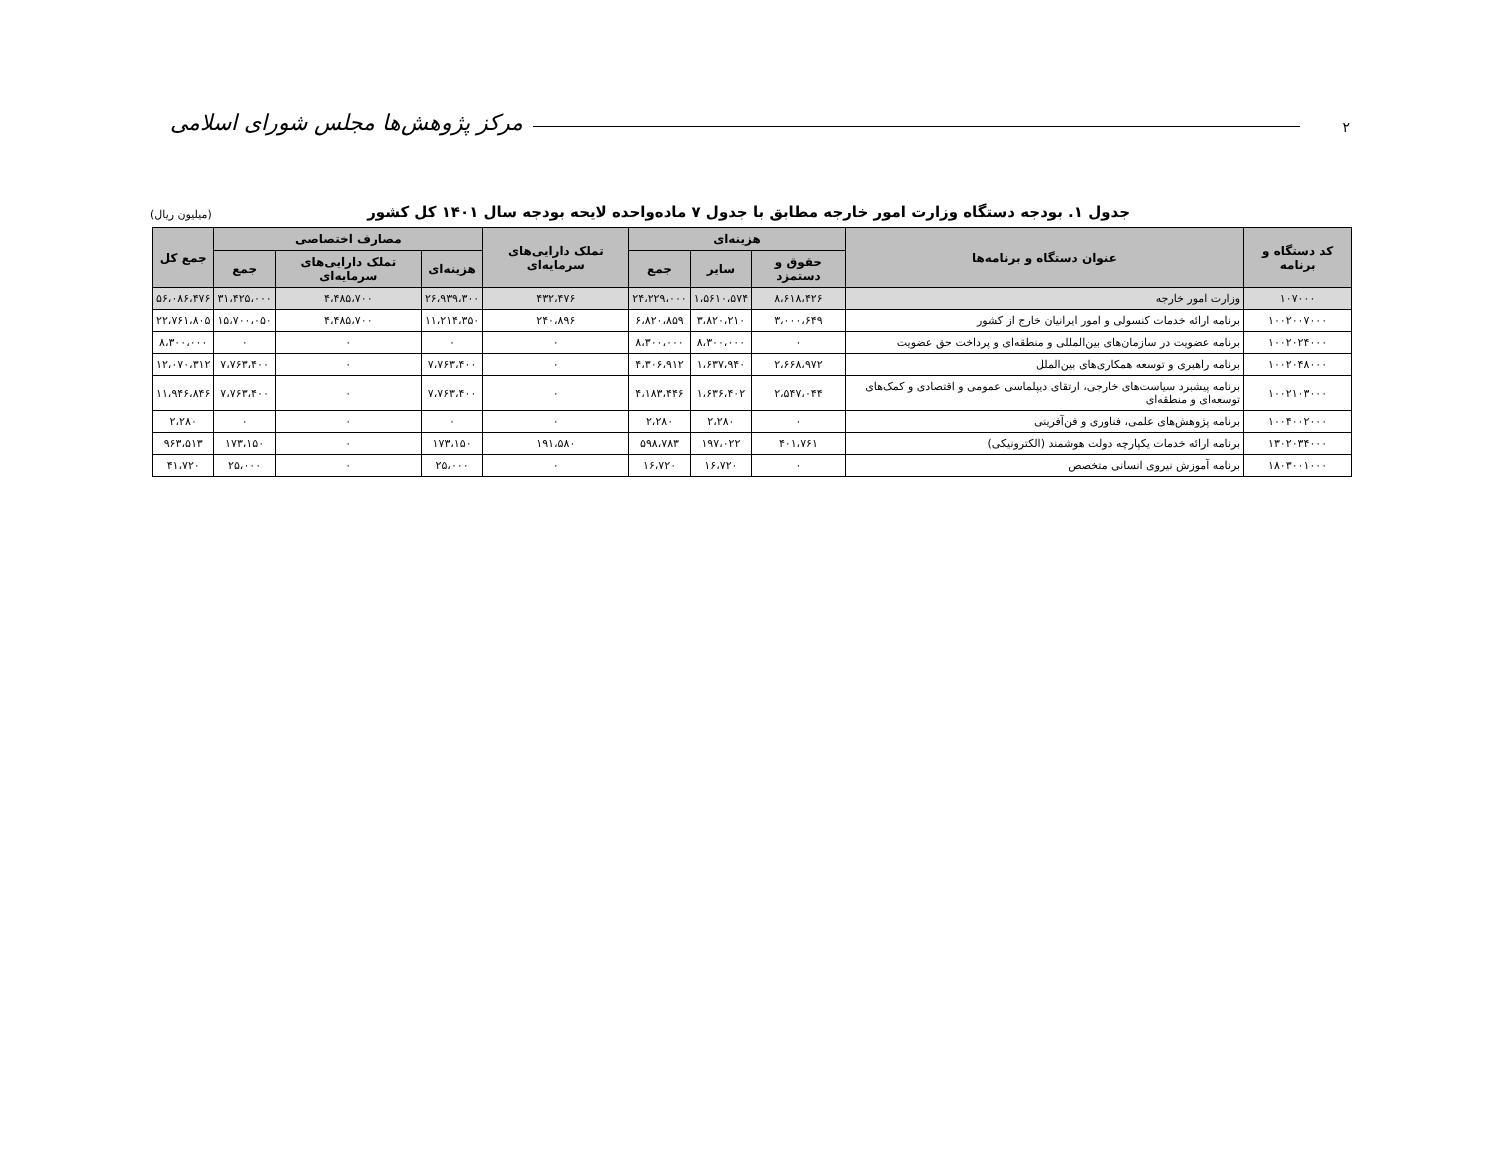۲
مرکز پژوهش‌ها مجلس شورای اسلامی
جدول ۱. بودجه دستگاه وزارت امور خارجه مطابق با جدول ۷ ماده‌واحده لایحه بودجه سال ۱۴۰۱ کل کشور (میلیون ریال)
| کد دستگاه و برنامه | عنوان دستگاه و برنامه‌ها | هزینه‌ای | | | تملک دارایی‌های سرمایه‌ای | مصارف اختصاصی | | | جمع کل |
| --- | --- | --- | --- | --- | --- | --- | --- | --- | --- |
| | | حقوق و دستمزد | سایر | جمع | | هزینه‌ای | تملک دارایی‌های سرمایه‌ای | جمع | |
| ۱۰۷۰۰۰ | وزارت امور خارجه | ۸،۶۱۸،۴۲۶ | ۱،۵۶۱۰،۵۷۴ | ۲۴،۲۲۹،۰۰۰ | ۴۳۲،۴۷۶ | ۲۶،۹۳۹،۳۰۰ | ۴،۴۸۵،۷۰۰ | ۳۱،۴۲۵،۰۰۰ | ۵۶،۰۸۶،۴۷۶ |
| ۱۰۰۲۰۰۷۰۰۰ | برنامه ارائه خدمات کنسولی و امور ایرانیان خارج از کشور | ۳،۰۰۰،۶۴۹ | ۳،۸۲۰،۲۱۰ | ۶،۸۲۰،۸۵۹ | ۲۴۰،۸۹۶ | ۱۱،۲۱۴،۳۵۰ | ۴،۴۸۵،۷۰۰ | ۱۵،۷۰۰،۰۵۰ | ۲۲،۷۶۱،۸۰۵ |
| ۱۰۰۲۰۲۴۰۰۰ | برنامه عضویت در سازمان‌های بین‌المللی و منطقه‌ای و پرداخت حق عضویت | ۰ | ۸،۳۰۰،۰۰۰ | ۸،۳۰۰،۰۰۰ | ۰ | ۰ | ۰ | ۰ | ۸،۳۰۰،۰۰۰ |
| ۱۰۰۲۰۴۸۰۰۰ | برنامه راهبری و توسعه همکاری‌های بین‌الملل | ۲،۶۶۸،۹۷۲ | ۱،۶۳۷،۹۴۰ | ۴،۳۰۶،۹۱۲ | ۰ | ۷،۷۶۳،۴۰۰ | ۰ | ۷،۷۶۳،۴۰۰ | ۱۲،۰۷۰،۳۱۲ |
| ۱۰۰۲۱۰۳۰۰۰ | برنامه پیشبرد سیاست‌های خارجی، ارتقای دیپلماسی عمومی و اقتصادی و کمک‌های توسعه‌ای و منطقه‌ای | ۲،۵۴۷،۰۴۴ | ۱،۶۳۶،۴۰۲ | ۴،۱۸۳،۴۴۶ | ۰ | ۷،۷۶۳،۴۰۰ | ۰ | ۷،۷۶۳،۴۰۰ | ۱۱،۹۴۶،۸۴۶ |
| ۱۰۰۴۰۰۲۰۰۰ | برنامه پژوهش‌های علمی، فناوری و فن‌آفرینی | ۰ | ۲،۲۸۰ | ۲،۲۸۰ | ۰ | ۰ | ۰ | ۰ | ۲،۲۸۰ |
| ۱۳۰۲۰۳۴۰۰۰ | برنامه ارائه خدمات یکپارچه دولت هوشمند (الکترونیکی) | ۴۰۱،۷۶۱ | ۱۹۷،۰۲۲ | ۵۹۸،۷۸۳ | ۱۹۱،۵۸۰ | ۱۷۳،۱۵۰ | ۰ | ۱۷۳،۱۵۰ | ۹۶۳،۵۱۳ |
| ۱۸۰۳۰۰۱۰۰۰ | برنامه آموزش نیروی انسانی متخصص | ۰ | ۱۶،۷۲۰ | ۱۶،۷۲۰ | ۰ | ۲۵،۰۰۰ | ۰ | ۲۵،۰۰۰ | ۴۱،۷۲۰ |